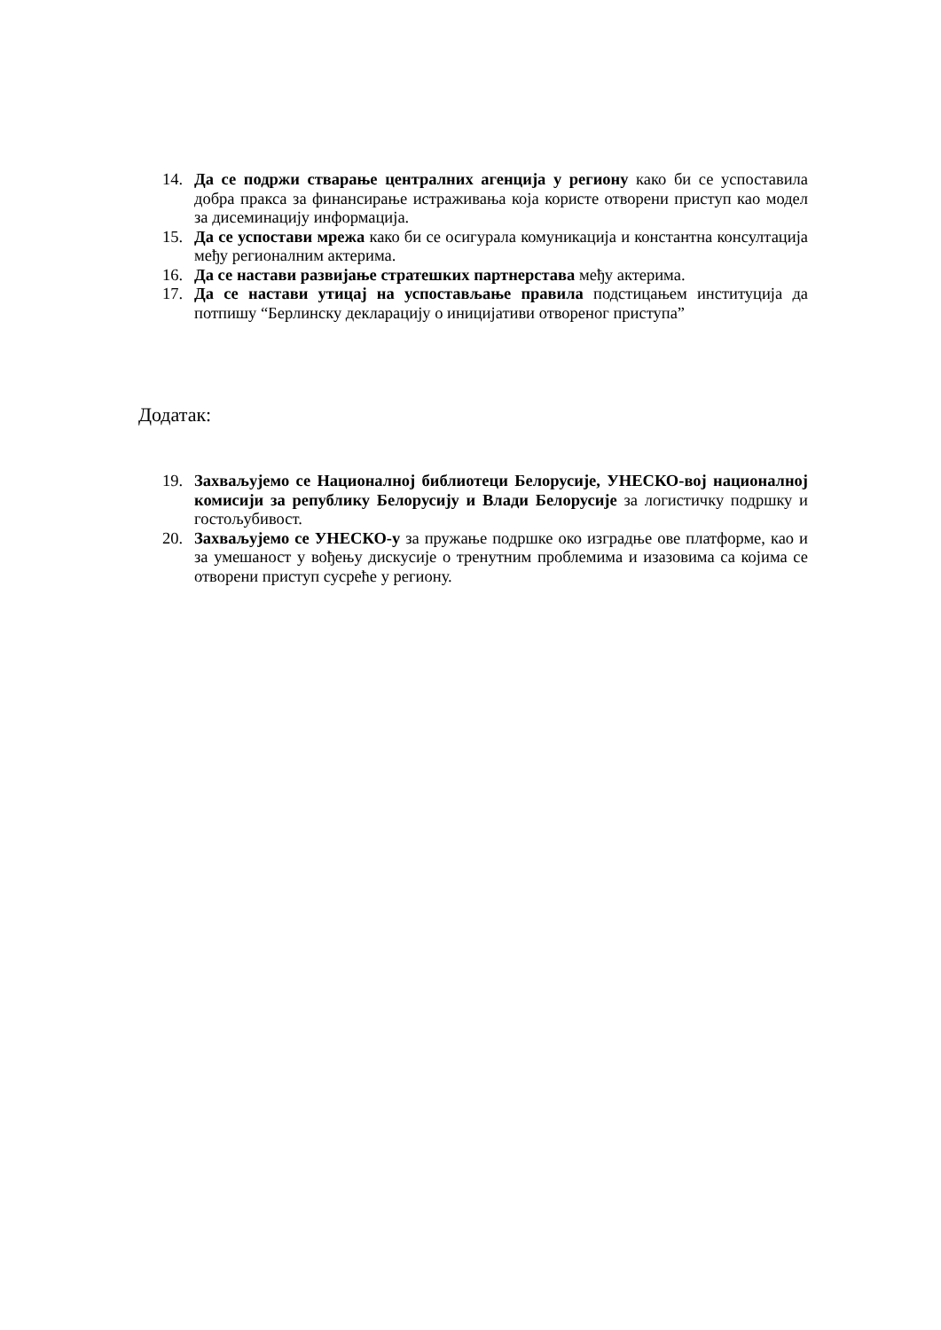14. Да се подржи стварање централних агенција у региону како би се успоставила добра пракса за финансирање истраживања која користе отворени приступ као модел за дисеминацију информација.
15. Да се успостави мрежа како би се осигурала комуникација и константна консултација међу регионалним актерима.
16. Да се настави развијање стратешких партнерстава међу актерима.
17. Да се настави утицај на успостављање правила подстицањем институција да потпишу “Берлинску декларацију о иницијативи отвореног приступа”
Додатак:
19. Захваљујемо се Националној библиотеци Белорусије, УНЕСКО-вој националној комисији за републику Белорусију и Влади Белорусије за логистичку подршку и гостољубивост.
20. Захваљујемо се УНЕСКО-у за пружање подршке око изградње ове платформе, као и за умешаност у вођењу дискусије о тренутним проблемима и изазовима са којима се отворени приступ сусреће у региону.